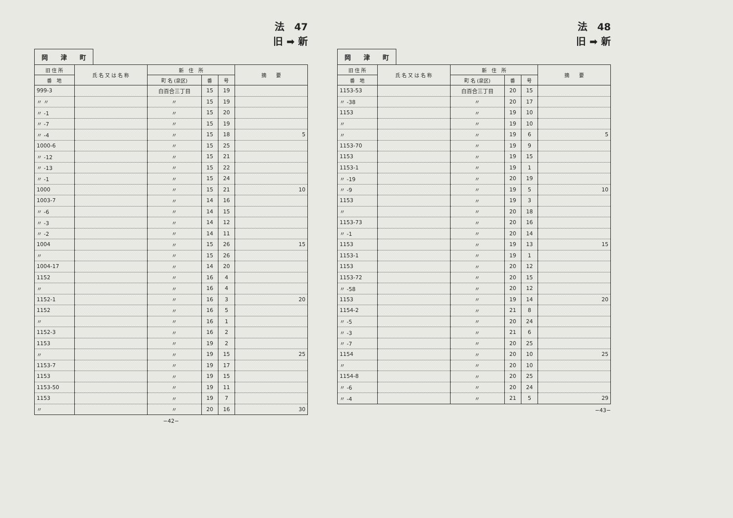法　47
旧 ➡ 新
岡　　津　　町
| 旧 住 所 | 氏 名 又 は 名 称 | 新 住 所 | | | 摘 要 |
| --- | --- | --- | --- | --- | --- |
| 番 地 | | 町 名 (泉区) | 番 | 号 | |
| 999-3 | | 白百合三丁目 | 15 | 19 | |
| 〃 〃 | | 〃 | 15 | 19 | |
| 〃 -1 | | 〃 | 15 | 20 | |
| 〃 -7 | | 〃 | 15 | 19 | |
| 〃 -4 | | 〃 | 15 | 18 | 5 |
| 1000-6 | | 〃 | 15 | 25 | |
| 〃 -12 | | 〃 | 15 | 21 | |
| 〃 -13 | | 〃 | 15 | 22 | |
| 〃 -1 | | 〃 | 15 | 24 | |
| 1000 | | 〃 | 15 | 21 | 10 |
| 1003-7 | | 〃 | 14 | 16 | |
| 〃 -6 | | 〃 | 14 | 15 | |
| 〃 -3 | | 〃 | 14 | 12 | |
| 〃 -2 | | 〃 | 14 | 11 | |
| 1004 | | 〃 | 15 | 26 | 15 |
| 〃 | | 〃 | 15 | 26 | |
| 1004-17 | | 〃 | 14 | 20 | |
| 1152 | | 〃 | 16 | 4 | |
| 〃 | | 〃 | 16 | 4 | |
| 1152-1 | | 〃 | 16 | 3 | 20 |
| 1152 | | 〃 | 16 | 5 | |
| 〃 | | 〃 | 16 | 1 | |
| 1152-3 | | 〃 | 16 | 2 | |
| 1153 | | 〃 | 19 | 2 | |
| 〃 | | 〃 | 19 | 15 | 25 |
| 1153-7 | | 〃 | 19 | 17 | |
| 1153 | | 〃 | 19 | 15 | |
| 1153-50 | | 〃 | 19 | 11 | |
| 1153 | | 〃 | 19 | 7 | |
| 〃 | | 〃 | 20 | 16 | 30 |
−42−
法　48
旧 ➡ 新
岡　　津　　町
| 旧 住 所 | 氏 名 又 は 名 称 | 新 住 所 | | | 摘 要 |
| --- | --- | --- | --- | --- | --- |
| 番 地 | | 町 名 (泉区) | 番 | 号 | |
| 1153-53 | | 白百合三丁目 | 20 | 15 | |
| 〃 -38 | | 〃 | 20 | 17 | |
| 1153 | | 〃 | 19 | 10 | |
| 〃 | | 〃 | 19 | 10 | |
| 〃 | | 〃 | 19 | 6 | 5 |
| 1153-70 | | 〃 | 19 | 9 | |
| 1153 | | 〃 | 19 | 15 | |
| 1153-1 | | 〃 | 19 | 1 | |
| 〃 -19 | | 〃 | 20 | 19 | |
| 〃 -9 | | 〃 | 19 | 5 | 10 |
| 1153 | | 〃 | 19 | 3 | |
| 〃 | | 〃 | 20 | 18 | |
| 1153-73 | | 〃 | 20 | 16 | |
| 〃 -1 | | 〃 | 20 | 14 | |
| 1153 | | 〃 | 19 | 13 | 15 |
| 1153-1 | | 〃 | 19 | 1 | |
| 1153 | | 〃 | 20 | 12 | |
| 1153-72 | | 〃 | 20 | 15 | |
| 〃 -58 | | 〃 | 20 | 12 | |
| 1153 | | 〃 | 19 | 14 | 20 |
| 1154-2 | | 〃 | 21 | 8 | |
| 〃 -5 | | 〃 | 20 | 24 | |
| 〃 -3 | | 〃 | 21 | 6 | |
| 〃 -7 | | 〃 | 20 | 25 | |
| 1154 | | 〃 | 20 | 10 | 25 |
| 〃 | | 〃 | 20 | 10 | |
| 1154-8 | | 〃 | 20 | 25 | |
| 〃 -6 | | 〃 | 20 | 24 | |
| 〃 -4 | | 〃 | 21 | 5 | 29 |
−43−